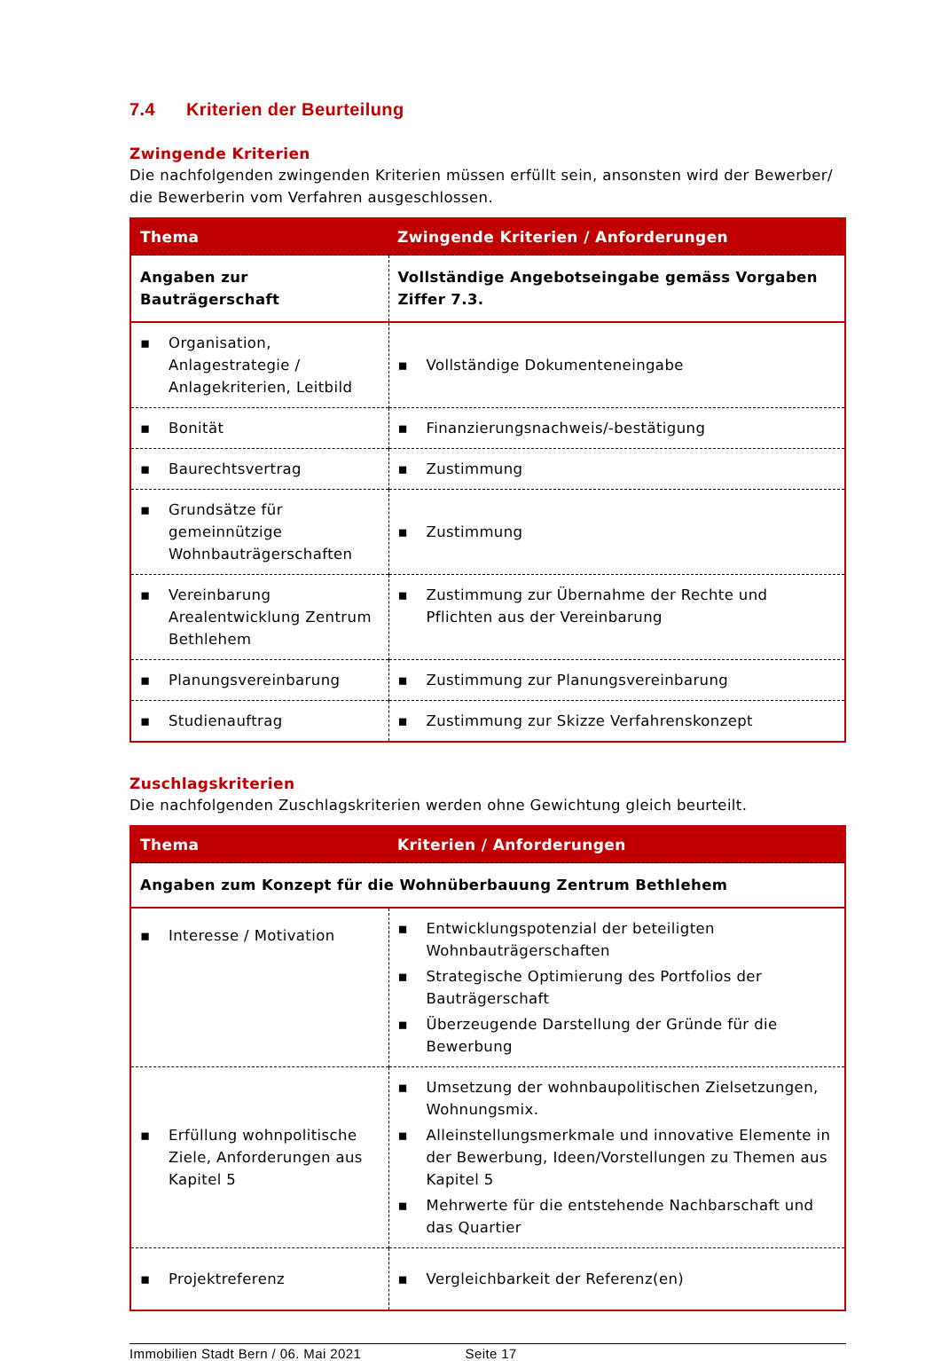7.4 Kriterien der Beurteilung
Zwingende Kriterien
Die nachfolgenden zwingenden Kriterien müssen erfüllt sein, ansonsten wird der Bewerber/ die Bewerberin vom Verfahren ausgeschlossen.
| Thema | Zwingende Kriterien / Anforderungen |
| --- | --- |
| Angaben zur Bauträgerschaft | Vollständige Angebotseingabe gemäss Vorgaben Ziffer 7.3. |
| ▪ Organisation, Anlagestrategie / Anlagekriterien, Leitbild | ▪ Vollständige Dokumenteneingabe |
| ▪ Bonität | ▪ Finanzierungsnachweis/-bestätigung |
| ▪ Baurechtsvertrag | ▪ Zustimmung |
| ▪ Grundsätze für gemeinnützige Wohnbauträgerschaften | ▪ Zustimmung |
| ▪ Vereinbarung Arealentwicklung Zentrum Bethlehem | ▪ Zustimmung zur Übernahme der Rechte und Pflichten aus der Vereinbarung |
| ▪ Planungsvereinbarung | ▪ Zustimmung zur Planungsvereinbarung |
| ▪ Studienauftrag | ▪ Zustimmung zur Skizze Verfahrenskonzept |
Zuschlagskriterien
Die nachfolgenden Zuschlagskriterien werden ohne Gewichtung gleich beurteilt.
| Thema | Kriterien / Anforderungen |
| --- | --- |
| Angaben zum Konzept für die Wohnüberbauung Zentrum Bethlehem | |
| ▪ Interesse / Motivation | ▪ Entwicklungspotenzial der beteiligten Wohnbauträgerschaften ▪ Strategische Optimierung des Portfolios der Bauträgerschaft ▪ Überzeugende Darstellung der Gründe für die Bewerbung |
| ▪ Erfüllung wohnpolitische Ziele, Anforderungen aus Kapitel 5 | ▪ Umsetzung der wohnbaupolitischen Zielsetzungen, Wohnungsmix. ▪ Alleinstellungsmerkmale und innovative Elemente in der Bewerbung, Ideen/Vorstellungen zu Themen aus Kapitel 5 ▪ Mehrwerte für die entstehende Nachbarschaft und das Quartier |
| ▪ Projektreferenz | ▪ Vergleichbarkeit der Referenz(en) |
Immobilien Stadt Bern / 06. Mai 2021 Seite 17